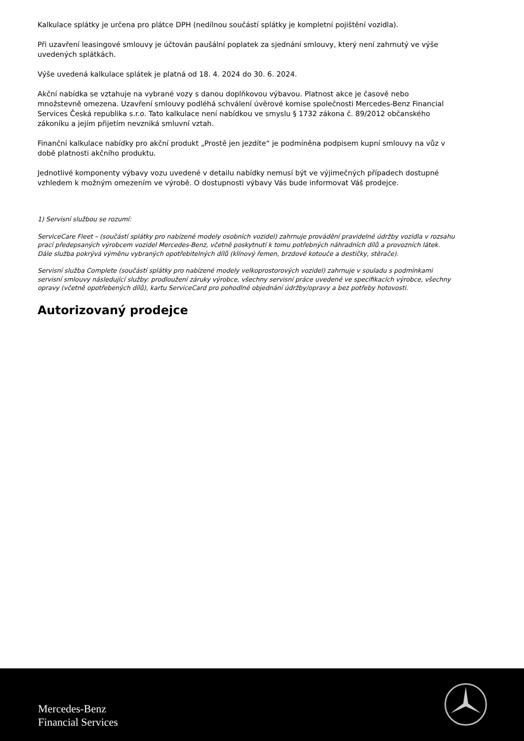Kalkulace splátky je určena pro plátce DPH (nedílnou součástí splátky je kompletní pojištění vozidla).
Při uzavření leasingové smlouvy je účtován paušální poplatek za sjednání smlouvy, který není zahrnutý ve výše uvedených splátkách.
Výše uvedená kalkulace splátek je platná od 18. 4. 2024 do 30. 6. 2024.
Akční nabídka se vztahuje na vybrané vozy s danou doplňkovou výbavou. Platnost akce je časově nebo množstevně omezena. Uzavření smlouvy podléhá schválení úvěrové komise společnosti Mercedes-Benz Financial Services Česká republika s.r.o. Tato kalkulace není nabídkou ve smyslu § 1732 zákona č. 89/2012 občanského zákoníku a jejím přijetím nevzniká smluvní vztah.
Finanční kalkulace nabídky pro akční produkt „Prostě jen jezdíte“ je podmíněna podpisem kupní smlouvy na vůz v době platnosti akčního produktu.
Jednotlivé komponenty výbavy vozu uvedené v detailu nabídky nemusí být ve výjimečných případech dostupné vzhledem k možným omezením ve výrobě. O dostupnosti výbavy Vás bude informovat Váš prodejce.
1) Servisní službou se rozumí:
ServiceCare Fleet – (součástí splátky pro nabízené modely osobních vozidel) zahrnuje provádění pravidelné údržby vozidla v rozsahu prací předepsaných výrobcem vozidel Mercedes-Benz, včetně poskytnutí k tomu potřebných náhradních dílů a provozních látek. Dále služba pokrývá výměnu vybraných opotřebitelných dílů (klínový řemen, brzdové kotouče a destičky, stěrače).
Servisní služba Complete (součástí splátky pro nabízené modely velkoprostorových vozidel) zahrnuje v souladu s podmínkami servisní smlouvy následující služby: prodloužení záruky výrobce, všechny servisní práce uvedené ve specifikacích výrobce, všechny opravy (včetně opotřebených dílů), kartu ServiceCard pro pohodlné objednání údržby/opravy a bez potřeby hotovosti.
Autorizovaný prodejce
Mercedes-Benz
Financial Services